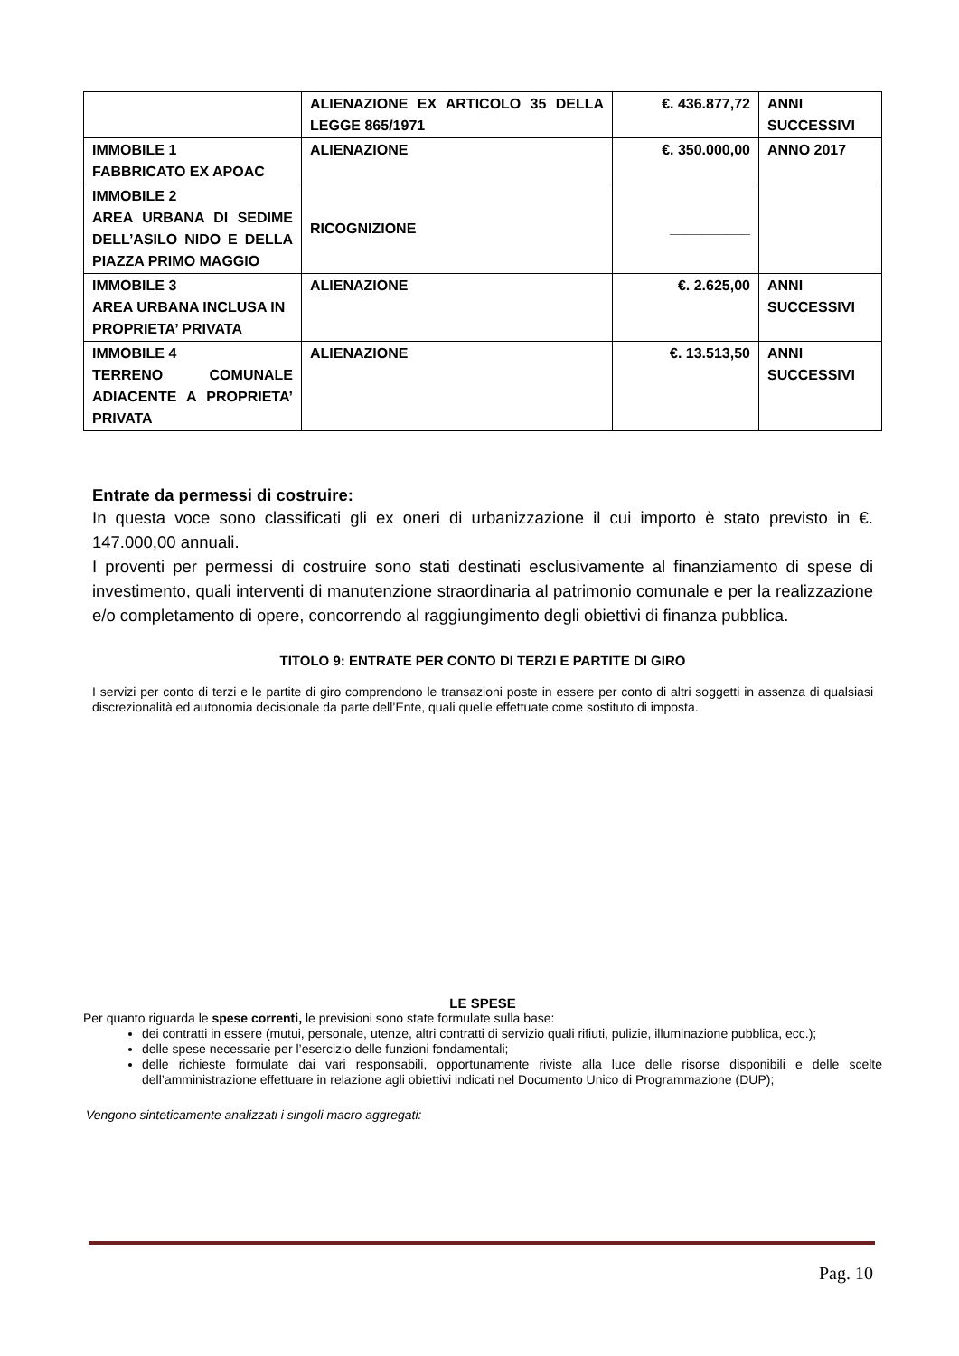| | ALIENAZIONE EX ARTICOLO 35 DELLA LEGGE 865/1971 | €. 436.877,72 | ANNI SUCCESSIVI |
| IMMOBILE 1 FABBRICATO EX APOAC | ALIENAZIONE | €. 350.000,00 | ANNO 2017 |
| IMMOBILE 2 AREA URBANA DI SEDIME DELL’ASILO NIDO E DELLA PIAZZA PRIMO MAGGIO | RICOGNIZIONE | __________ | |
| IMMOBILE 3 AREA URBANA INCLUSA IN PROPRIETA’ PRIVATA | ALIENAZIONE | €. 2.625,00 | ANNI SUCCESSIVI |
| IMMOBILE 4 TERRENO COMUNALE ADIACENTE A PROPRIETA’ PRIVATA | ALIENAZIONE | €. 13.513,50 | ANNI SUCCESSIVI |
Entrate da permessi di costruire:
In questa voce sono classificati gli ex oneri di urbanizzazione il cui importo è stato previsto in €. 147.000,00 annuali.
I proventi per permessi di costruire sono stati destinati esclusivamente al finanziamento di spese di investimento, quali interventi di manutenzione straordinaria al patrimonio comunale e per la realizzazione e/o completamento di opere, concorrendo al raggiungimento degli obiettivi di finanza pubblica.
TITOLO 9: ENTRATE PER CONTO DI TERZI E PARTITE DI GIRO
I servizi per conto di terzi e le partite di giro comprendono le transazioni poste in essere per conto di altri soggetti in assenza di qualsiasi discrezionalità ed autonomia decisionale da parte dell’Ente, quali quelle effettuate come sostituto di imposta.
LE SPESE
Per quanto riguarda le spese correnti, le previsioni sono state formulate sulla base:
dei contratti in essere (mutui, personale, utenze, altri contratti di servizio quali rifiuti, pulizie, illuminazione pubblica, ecc.);
delle spese necessarie per l’esercizio delle funzioni fondamentali;
delle richieste formulate dai vari responsabili, opportunamente riviste alla luce delle risorse disponibili e delle scelte dell’amministrazione effettuare in relazione agli obiettivi indicati nel Documento Unico di Programmazione (DUP);
Vengono sinteticamente analizzati i singoli macro aggregati:
Pag. 10